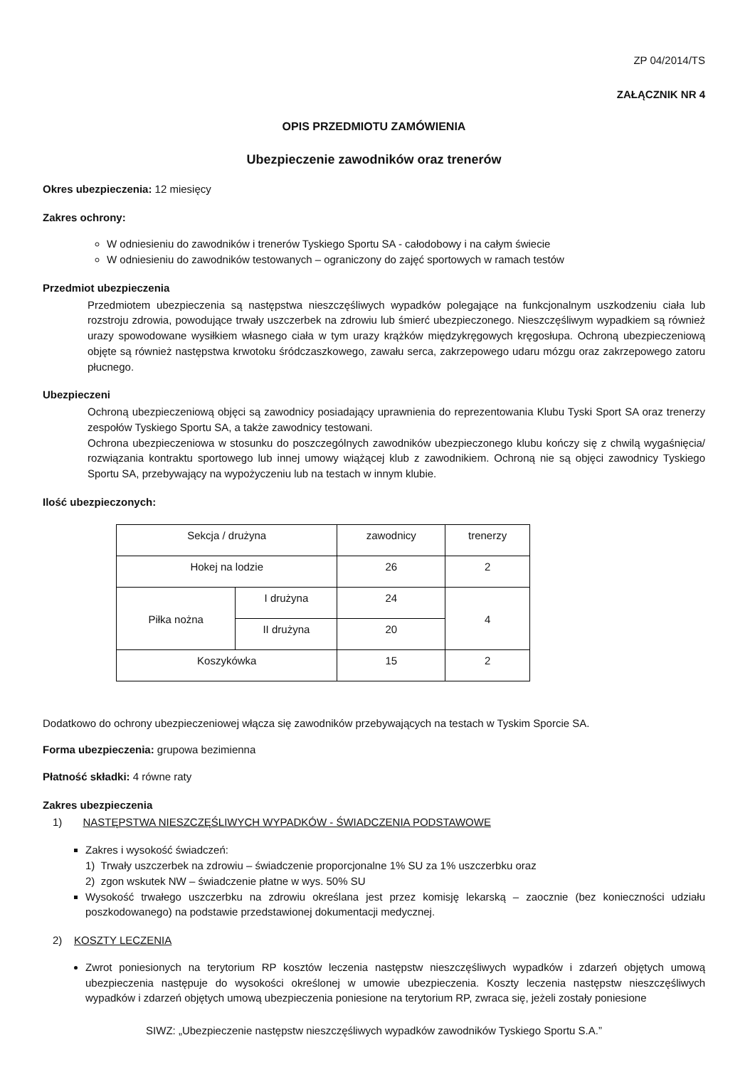ZP 04/2014/TS
ZAŁĄCZNIK NR 4
OPIS PRZEDMIOTU ZAMÓWIENIA
Ubezpieczenie zawodników oraz trenerów
Okres ubezpieczenia: 12 miesięcy
Zakres ochrony:
W odniesieniu do zawodników i trenerów Tyskiego Sportu SA - całodobowy i na całym świecie
W odniesieniu do zawodników testowanych – ograniczony do zajęć sportowych w ramach testów
Przedmiot ubezpieczenia
Przedmiotem ubezpieczenia są następstwa nieszczęśliwych wypadków polegające na funkcjonalnym uszkodzeniu ciała lub rozstroju zdrowia, powodujące trwały uszczerbek na zdrowiu lub śmierć ubezpieczonego. Nieszczęśliwym wypadkiem są również urazy spowodowane wysiłkiem własnego ciała w tym urazy krążków międzykręgowych kręgosłupa. Ochroną ubezpieczeniową objęte są również następstwa krwotoku śródczaszkowego, zawału serca, zakrzepowego udaru mózgu oraz zakrzepowego zatoru płucnego.
Ubezpieczeni
Ochroną ubezpieczeniową objęci są zawodnicy posiadający uprawnienia do reprezentowania Klubu Tyski Sport SA oraz trenerzy zespołów Tyskiego Sportu SA, a także zawodnicy testowani.
Ochrona ubezpieczeniowa w stosunku do poszczególnych zawodników ubezpieczonego klubu kończy się z chwilą wygaśnięcia/ rozwiązania kontraktu sportowego lub innej umowy wiążącej klub z zawodnikiem. Ochroną nie są objęci zawodnicy Tyskiego Sportu SA, przebywający na wypożyczeniu lub na testach w innym klubie.
Ilość ubezpieczonych:
| Sekcja / drużyna | | zawodnicy | trenerzy |
| --- | --- | --- | --- |
| Hokej na lodzie | | 26 | 2 |
| Piłka nożna | I drużyna | 24 | 4 |
| | II drużyna | 20 | |
| Koszykówka | | 15 | 2 |
Dodatkowo do ochrony ubezpieczeniowej włącza się zawodników przebywających na testach w Tyskim Sporcie SA.
Forma ubezpieczenia: grupowa bezimienna
Płatność składki: 4 równe raty
Zakres ubezpieczenia
1) NASTĘPSTWA NIESZCZĘŚLIWYCH WYPADKÓW - ŚWIADCZENIA PODSTAWOWE
Zakres i wysokość świadczeń:
1) Trwały uszczerbek na zdrowiu – świadczenie proporcjonalne 1% SU za 1% uszczerbku oraz
2) zgon wskutek NW – świadczenie płatne w wys. 50% SU
Wysokość trwałego uszczerbku na zdrowiu określana jest przez komisję lekarską – zaocznie (bez konieczności udziału poszkodowanego) na podstawie przedstawionej dokumentacji medycznej.
2) KOSZTY LECZENIA
Zwrot poniesionych na terytorium RP kosztów leczenia następstw nieszczęśliwych wypadków i zdarzeń objętych umową ubezpieczenia następuje do wysokości określonej w umowie ubezpieczenia. Koszty leczenia następstw nieszczęśliwych wypadków i zdarzeń objętych umową ubezpieczenia poniesione na terytorium RP, zwraca się, jeżeli zostały poniesione
SIWZ: „Ubezpieczenie następstw nieszczęśliwych wypadków zawodników Tyskiego Sportu S.A.”